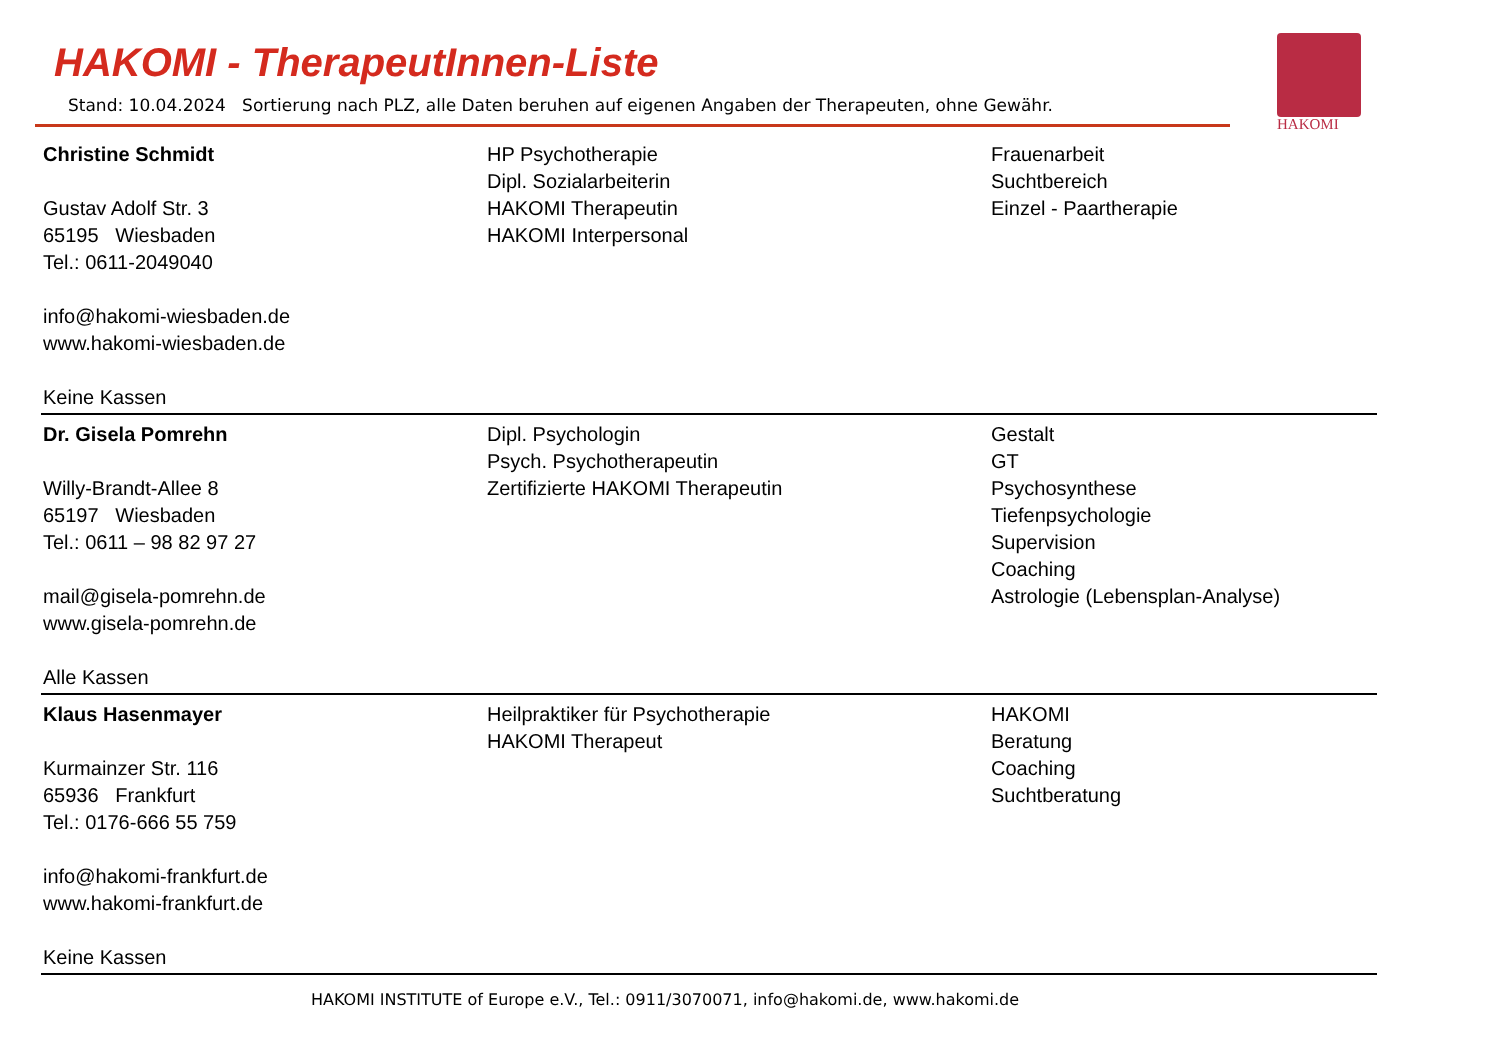HAKOMI - TherapeutInnen-Liste
Stand: 10.04.2024 Sortierung nach PLZ, alle Daten beruhen auf eigenen Angaben der Therapeuten, ohne Gewähr.
HAKOMI
| Christine Schmidt Gustav Adolf Str. 3 65195 Wiesbaden Tel.: 0611-2049040 info@hakomi-wiesbaden.de www.hakomi-wiesbaden.de Keine Kassen | HP Psychotherapie Dipl. Sozialarbeiterin HAKOMI Therapeutin HAKOMI Interpersonal | Frauenarbeit Suchtbereich Einzel - Paartherapie |
| Dr. Gisela Pomrehn Willy-Brandt-Allee 8 65197 Wiesbaden Tel.: 0611 – 98 82 97 27 mail@gisela-pomrehn.de www.gisela-pomrehn.de Alle Kassen | Dipl. Psychologin Psych. Psychotherapeutin Zertifizierte HAKOMI Therapeutin | Gestalt GT Psychosynthese Tiefenpsychologie Supervision Coaching Astrologie (Lebensplan-Analyse) |
| Klaus Hasenmayer Kurmainzer Str. 116 65936 Frankfurt Tel.: 0176-666 55 759 info@hakomi-frankfurt.de www.hakomi-frankfurt.de Keine Kassen | Heilpraktiker für Psychotherapie HAKOMI Therapeut | HAKOMI Beratung Coaching Suchtberatung |
HAKOMI INSTITUTE of Europe e.V., Tel.: 0911/3070071, info@hakomi.de, www.hakomi.de